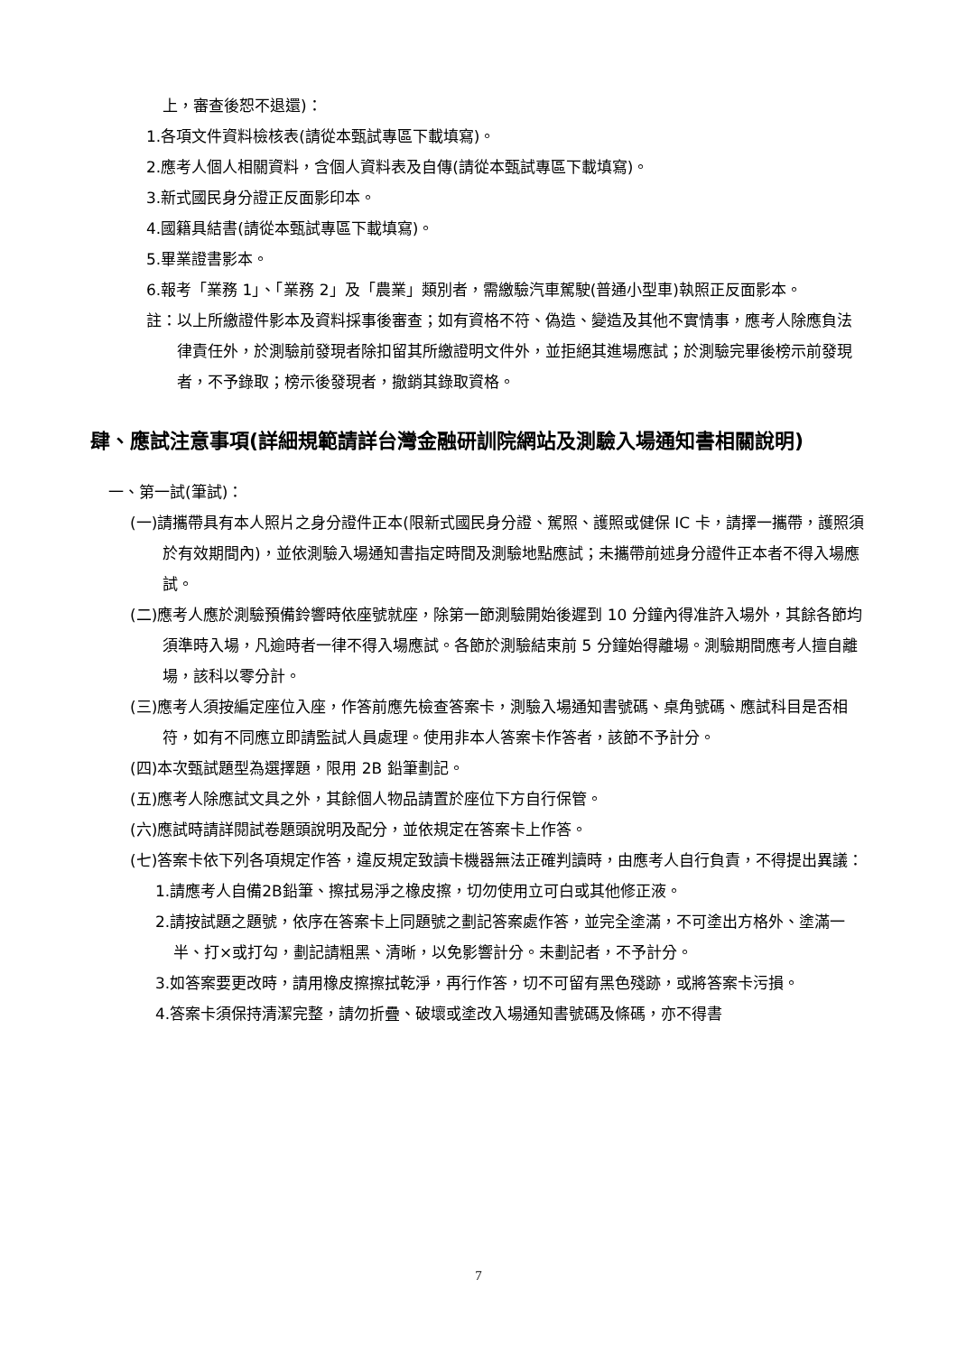上，審查後恕不退還)：
1.各項文件資料檢核表(請從本甄試專區下載填寫)。
2.應考人個人相關資料，含個人資料表及自傳(請從本甄試專區下載填寫)。
3.新式國民身分證正反面影印本。
4.國籍具結書(請從本甄試專區下載填寫)。
5.畢業證書影本。
6.報考「業務 1」、「業務 2」及「農業」類別者，需繳驗汽車駕駛(普通小型車)執照正反面影本。
註：以上所繳證件影本及資料採事後審查；如有資格不符、偽造、變造及其他不實情事，應考人除應負法律責任外，於測驗前發現者除扣留其所繳證明文件外，並拒絕其進場應試；於測驗完畢後榜示前發現者，不予錄取；榜示後發現者，撤銷其錄取資格。
肆、應試注意事項(詳細規範請詳台灣金融研訓院網站及測驗入場通知書相關說明)
一、第一試(筆試)：
(一)請攜帶具有本人照片之身分證件正本(限新式國民身分證、駕照、護照或健保 IC 卡，請擇一攜帶，護照須於有效期間內)，並依測驗入場通知書指定時間及測驗地點應試；未攜帶前述身分證件正本者不得入場應試。
(二)應考人應於測驗預備鈴響時依座號就座，除第一節測驗開始後遲到 10 分鐘內得准許入場外，其餘各節均須準時入場，凡逾時者一律不得入場應試。各節於測驗結束前 5 分鐘始得離場。測驗期間應考人擅自離場，該科以零分計。
(三)應考人須按編定座位入座，作答前應先檢查答案卡，測驗入場通知書號碼、桌角號碼、應試科目是否相符，如有不同應立即請監試人員處理。使用非本人答案卡作答者，該節不予計分。
(四)本次甄試題型為選擇題，限用 2B 鉛筆劃記。
(五)應考人除應試文具之外，其餘個人物品請置於座位下方自行保管。
(六)應試時請詳閱試卷題頭說明及配分，並依規定在答案卡上作答。
(七)答案卡依下列各項規定作答，違反規定致讀卡機器無法正確判讀時，由應考人自行負責，不得提出異議：
1.請應考人自備2B鉛筆、擦拭易淨之橡皮擦，切勿使用立可白或其他修正液。
2.請按試題之題號，依序在答案卡上同題號之劃記答案處作答，並完全塗滿，不可塗出方格外、塗滿一半、打×或打勾，劃記請粗黑、清晰，以免影響計分。未劃記者，不予計分。
3.如答案要更改時，請用橡皮擦擦拭乾淨，再行作答，切不可留有黑色殘跡，或將答案卡污損。
4.答案卡須保持清潔完整，請勿折疊、破壞或塗改入場通知書號碼及條碼，亦不得書
7